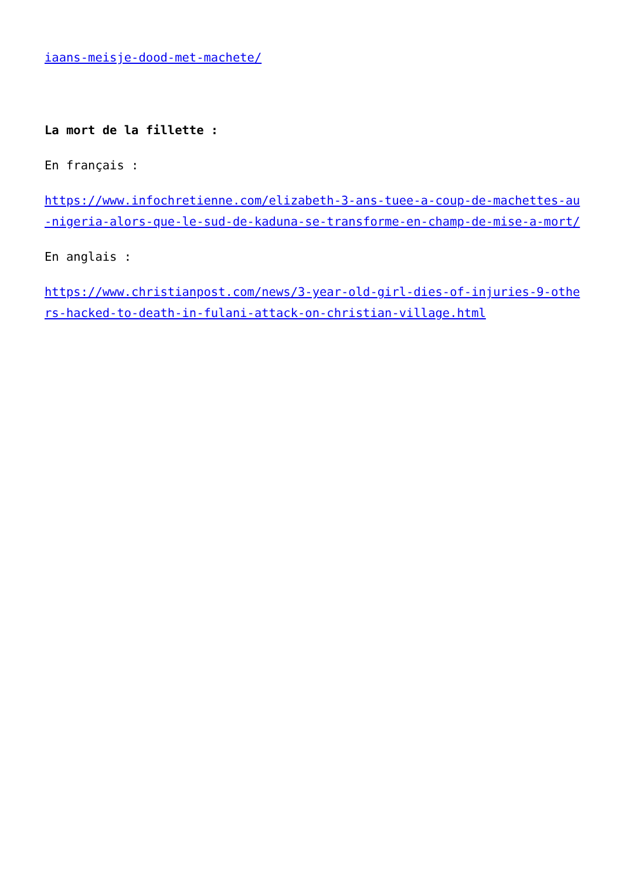iaans-meisje-dood-met-machete/
La mort de la fillette :
En français :
https://www.infochretienne.com/elizabeth-3-ans-tuee-a-coup-de-machettes-au-nigeria-alors-que-le-sud-de-kaduna-se-transforme-en-champ-de-mise-a-mort/
En anglais :
https://www.christianpost.com/news/3-year-old-girl-dies-of-injuries-9-others-hacked-to-death-in-fulani-attack-on-christian-village.html